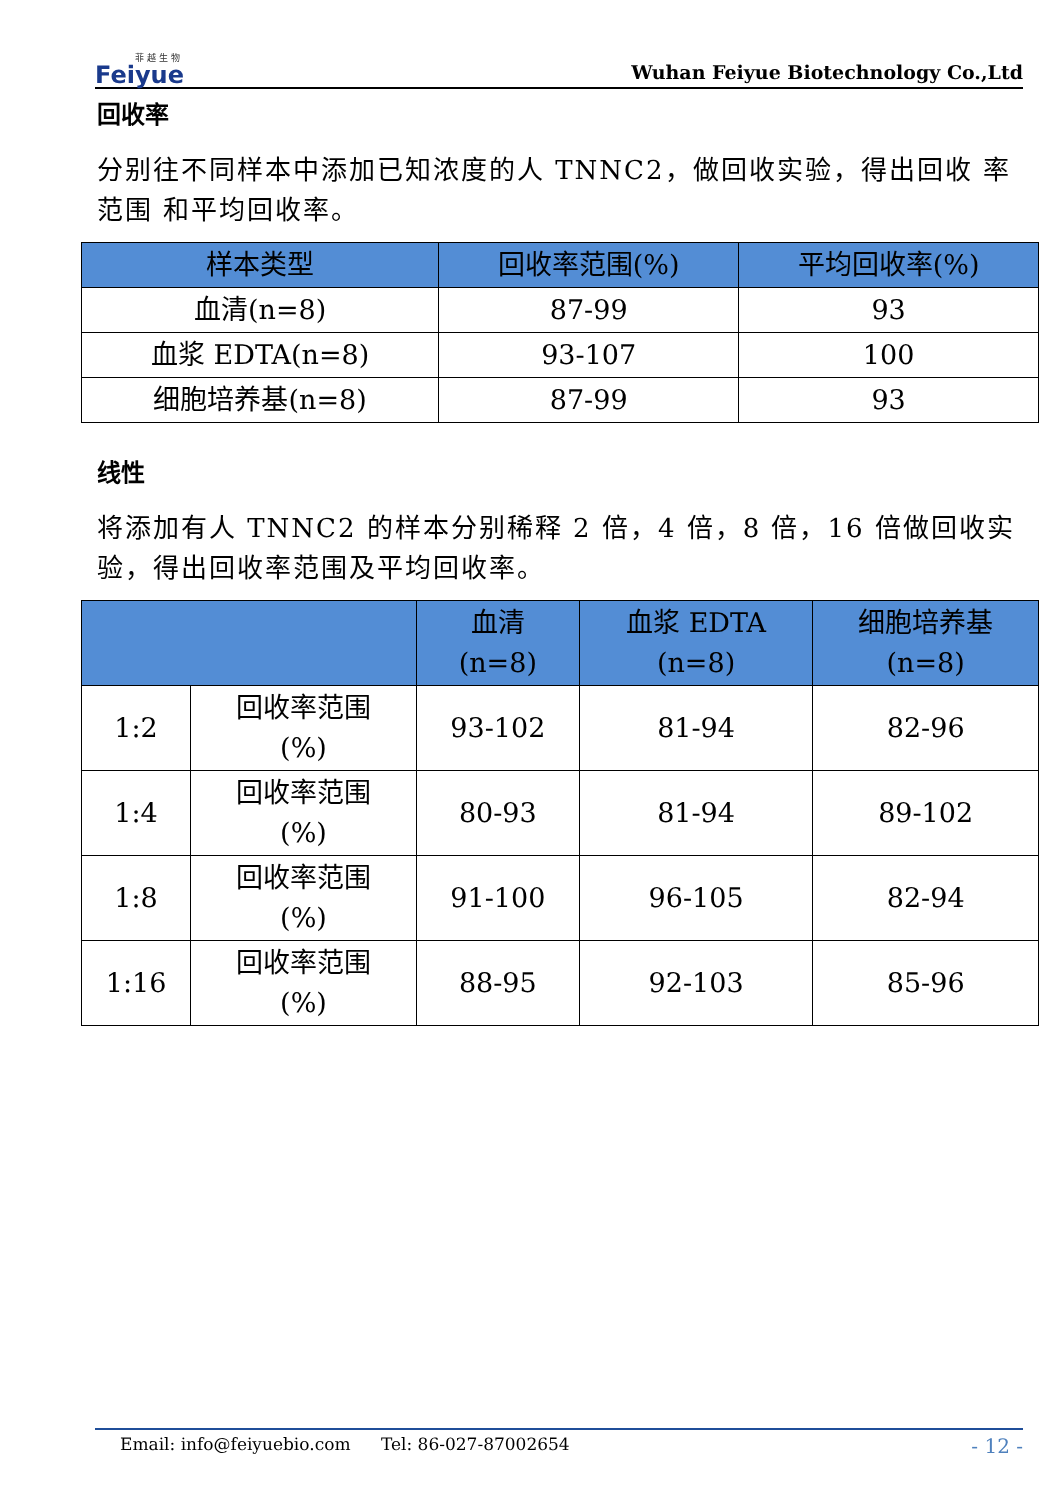菲 越 生 物
Feiyue
Wuhan Feiyue Biotechnology Co.,Ltd
回收率
分别往不同样本中添加已知浓度的人 TNNC2，做回收实验，得出回收 率范围 和平均回收率。
| 样本类型 | 回收率范围(%) | 平均回收率(%) |
| --- | --- | --- |
| 血清(n=8) | 87-99 | 93 |
| 血浆 EDTA(n=8) | 93-107 | 100 |
| 细胞培养基(n=8) | 87-99 | 93 |
线性
将添加有人 TNNC2 的样本分别稀释 2 倍，4 倍，8 倍，16 倍做回收实验，得出回收率范围及平均回收率。
| | | 血清 (n=8) | 血浆 EDTA (n=8) | 细胞培养基 (n=8) |
| --- | --- | --- | --- | --- |
| 1:2 | 回收率范围 (%) | 93-102 | 81-94 | 82-96 |
| 1:4 | 回收率范围 (%) | 80-93 | 81-94 | 89-102 |
| 1:8 | 回收率范围 (%) | 91-100 | 96-105 | 82-94 |
| 1:16 | 回收率范围 (%) | 88-95 | 92-103 | 85-96 |
Email: info@feiyuebio.com Tel: 86-027-87002654
- 12 -